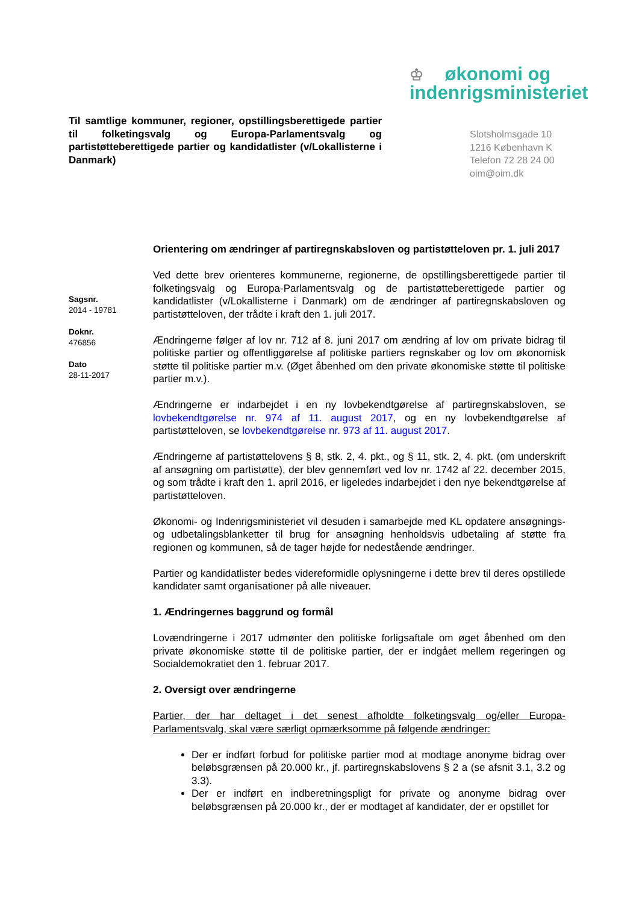♔ økonomi og
indenrigsministeriet
Til samtlige kommuner, regioner, opstillingsberettigede partier til folketingsvalg og Europa-Parlamentsvalg og partistøtteberettigede partier og kandidatlister (v/Lokallisterne i Danmark)
Slotsholmsgade 10
1216 København K
Telefon 72 28 24 00
oim@oim.dk
Sagsnr.
2014 - 19781
Doknr.
476856
Dato
28-11-2017
Orientering om ændringer af partiregnskabsloven og partistøtteloven pr. 1. juli 2017
Ved dette brev orienteres kommunerne, regionerne, de opstillingsberettigede partier til folketingsvalg og Europa-Parlamentsvalg og de partistøtteberettigede partier og kandidatlister (v/Lokallisterne i Danmark) om de ændringer af partiregnskabsloven og partistøtteloven, der trådte i kraft den 1. juli 2017.
Ændringerne følger af lov nr. 712 af 8. juni 2017 om ændring af lov om private bidrag til politiske partier og offentliggørelse af politiske partiers regnskaber og lov om økonomisk støtte til politiske partier m.v. (Øget åbenhed om den private økonomiske støtte til politiske partier m.v.).
Ændringerne er indarbejdet i en ny lovbekendtgørelse af partiregnskabsloven, se lovbekendtgørelse nr. 974 af 11. august 2017, og en ny lovbekendtgørelse af partistøtteloven, se lovbekendtgørelse nr. 973 af 11. august 2017.
Ændringerne af partistøttelovens § 8, stk. 2, 4. pkt., og § 11, stk. 2, 4. pkt. (om underskrift af ansøgning om partistøtte), der blev gennemført ved lov nr. 1742 af 22. december 2015, og som trådte i kraft den 1. april 2016, er ligeledes indarbejdet i den nye bekendtgørelse af partistøtteloven.
Økonomi- og Indenrigsministeriet vil desuden i samarbejde med KL opdatere ansøgnings- og udbetalingsblanketter til brug for ansøgning henholdsvis udbetaling af støtte fra regionen og kommunen, så de tager højde for nedestående ændringer.
Partier og kandidatlister bedes videreformidle oplysningerne i dette brev til deres opstillede kandidater samt organisationer på alle niveauer.
1. Ændringernes baggrund og formål
Lovændringerne i 2017 udmønter den politiske forligsaftale om øget åbenhed om den private økonomiske støtte til de politiske partier, der er indgået mellem regeringen og Socialdemokratiet den 1. februar 2017.
2. Oversigt over ændringerne
Partier, der har deltaget i det senest afholdte folketingsvalg og/eller Europa-Parlamentsvalg, skal være særligt opmærksomme på følgende ændringer:
Der er indført forbud for politiske partier mod at modtage anonyme bidrag over beløbsgrænsen på 20.000 kr., jf. partiregnskabslovens § 2 a (se afsnit 3.1, 3.2 og 3.3).
Der er indført en indberetningspligt for private og anonyme bidrag over beløbsgrænsen på 20.000 kr., der er modtaget af kandidater, der er opstillet for